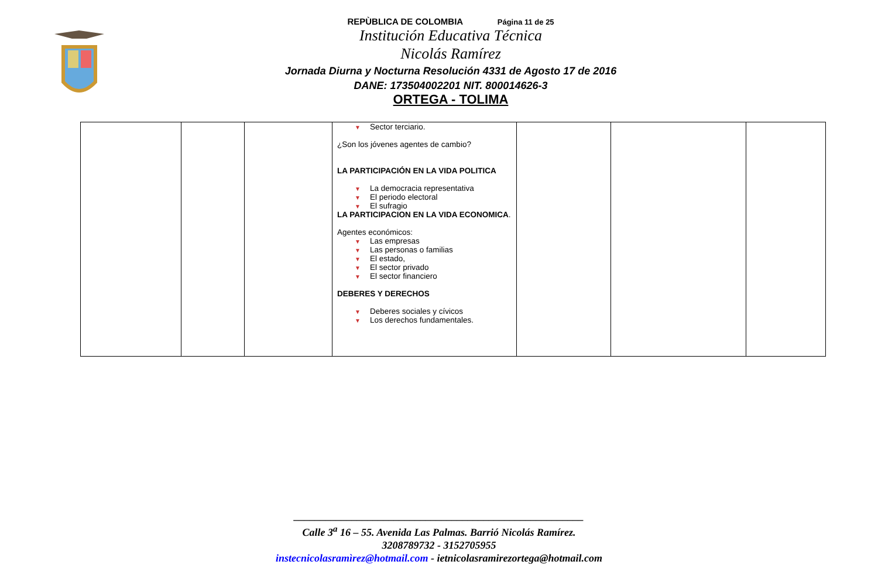REPÙBLICA DE COLOMBIA Página 11 de 25
Institución Educativa Técnica
Nicolás Ramírez
Jornada Diurna y Nocturna Resolución 4331 de Agosto 17 de 2016
DANE: 173504002201 NIT. 800014626-3
ORTEGA - TOLIMA
| | | | ▼ Sector terciario. ¿Son los jóvenes agentes de cambio? LA PARTICIPACIÓN EN LA VIDA POLITICA ▼ La democracia representativa ▼ El periodo electoral ▼ El sufragio LA PARTICIPACION EN LA VIDA ECONOMICA . Agentes económicos: ▼ Las empresas ▼ Las personas o familias ▼ El estado, ▼ El sector privado ▼ El sector financiero DEBERES Y DERECHOS ▼ Deberes sociales y cívicos ▼ Los derechos fundamentales. | | | |
_______________________________________________________
Calle 3<sup>a</sup> 16 – 55. Avenida Las Palmas. Barrió Nicolás Ramírez.
3208789732 - 3152705955
instecnicolasramìrez@hotmail.com - ietnicolasramirezortega@hotmail.com